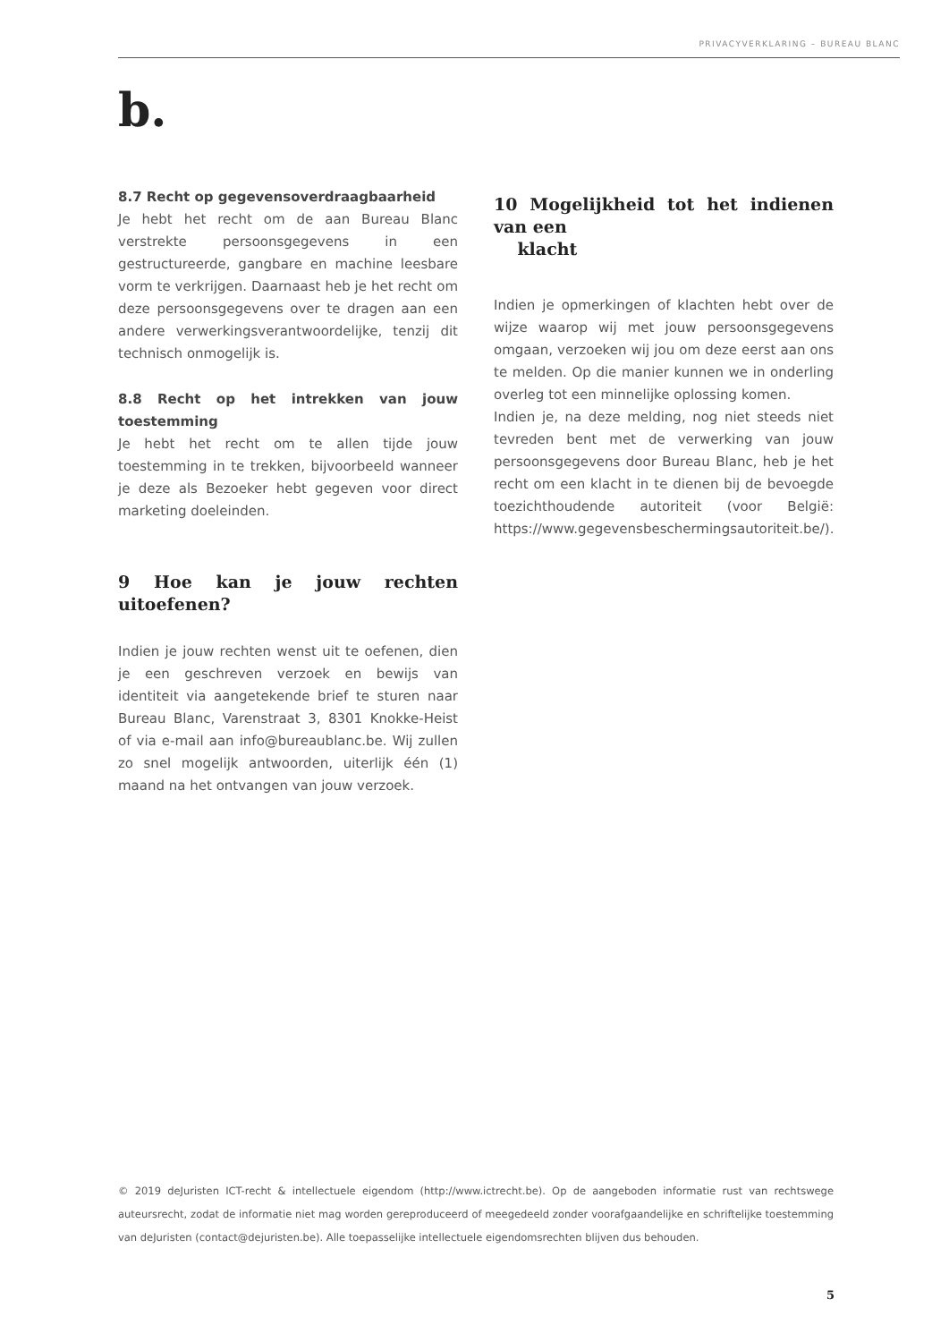PRIVACYVERKLARING – BUREAU BLANC
b.
8.7 Recht op gegevensoverdraagbaarheid
Je hebt het recht om de aan Bureau Blanc verstrekte persoonsgegevens in een gestructureerde, gangbare en machine leesbare vorm te verkrijgen. Daarnaast heb je het recht om deze persoonsgegevens over te dragen aan een andere verwerkingsverantwoordelijke, tenzij dit technisch onmogelijk is.
8.8 Recht op het intrekken van jouw toestemming
Je hebt het recht om te allen tijde jouw toestemming in te trekken, bijvoorbeeld wanneer je deze als Bezoeker hebt gegeven voor direct marketing doeleinden.
9 Hoe kan je jouw rechten uitoefenen?
Indien je jouw rechten wenst uit te oefenen, dien je een geschreven verzoek en bewijs van identiteit via aangetekende brief te sturen naar Bureau Blanc, Varenstraat 3, 8301 Knokke-Heist of via e-mail aan info@bureaublanc.be. Wij zullen zo snel mogelijk antwoorden, uiterlijk één (1) maand na het ontvangen van jouw verzoek.
10 Mogelijkheid tot het indienen van een
klacht
Indien je opmerkingen of klachten hebt over de wijze waarop wij met jouw persoonsgegevens omgaan, verzoeken wij jou om deze eerst aan ons te melden. Op die manier kunnen we in onderling overleg tot een minnelijke oplossing komen.
Indien je, na deze melding, nog niet steeds niet tevreden bent met de verwerking van jouw persoonsgegevens door Bureau Blanc, heb je het recht om een klacht in te dienen bij de bevoegde toezichthoudende autoriteit (voor België: https://www.gegevensbeschermingsautoriteit.be/).
© 2019 deJuristen ICT-recht & intellectuele eigendom (http://www.ictrecht.be). Op de aangeboden informatie rust van rechtswege auteursrecht, zodat de informatie niet mag worden gereproduceerd of meegedeeld zonder voorafgaandelijke en schriftelijke toestemming van deJuristen (contact@dejuristen.be). Alle toepasselijke intellectuele eigendomsrechten blijven dus behouden.
5